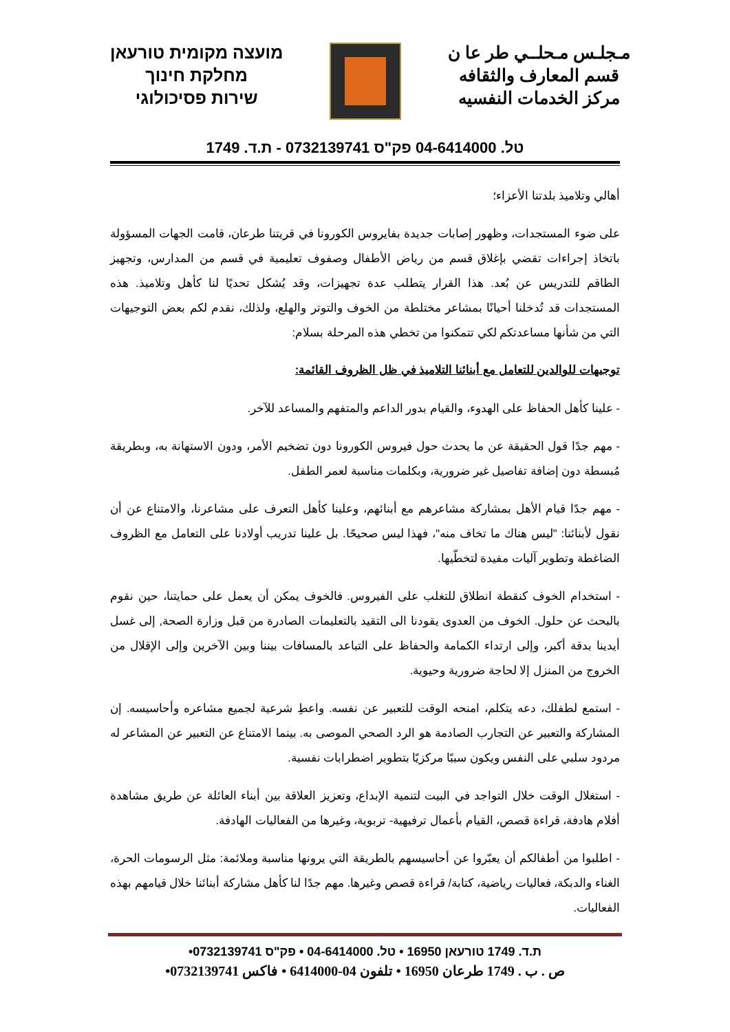מועצה מקומית טורעאן
מחלקת חינוך
שירות פסיכולוגי
مـجلـس مـحلــي طر عا ن
قسم المعارف والثقافه
مركز الخدمات النفسيه
טל. 04-6414000 פק"ס 0732139741 - ת.ד. 1749
أهالي وتلاميذ بلدتنا الأعزاء؛
على ضوء المستجدات، وظهور إصابات جديدة بفايروس الكورونا في قريتنا طرعان، قامت الجهات المسؤولة باتخاذ إجراءات تقضي بإغلاق قسم من رياض الأطفال وصفوف تعليمية في قسم من المدارس، وتجهيز الطاقم للتدريس عن بُعد. هذا القرار يتطلب عدة تجهيزات، وقد يُشكل تحديًا لنا كأهل وتلاميذ. هذه المستجدات قد تُدخلنا أحيانًا بمشاعر مختلطة من الخوف والتوتر والهلع، ولذلك، نقدم لكم بعض التوجيهات التي من شأنها مساعدتكم لكي تتمكنوا من تخطي هذه المرحلة بسلام:
توجيهات للوالدين للتعامل مع أبنائنا التلاميذ في ظل الظروف القائمة:
- علينا كأهل الحفاظ على الهدوء، والقيام بدور الداعم والمتفهم والمساعد للآخر.
- مهم جدًا قول الحقيقة عن ما يحدث حول فيروس الكورونا دون تضخيم الأمر، ودون الاستهانة به، وبطريقة مُبسطة دون إضافة تفاصيل غير ضرورية، وبكلمات مناسبة لعمر الطفل.
- مهم جدًا قيام الأهل بمشاركة مشاعرهم مع أبنائهم، وعلينا كأهل التعرف على مشاعرنا، والامتناع عن أن نقول لأبنائنا: "ليس هناك ما تخاف منه"، فهذا ليس صحيحًا. بل علينا تدريب أولادنا على التعامل مع الظروف الضاغطة وتطوير آليات مفيدة لتخطّيها.
- استخدام الخوف كنقطة انطلاق للتغلب على الفيروس. فالخوف يمكن أن يعمل على حمايتنا، حين نقوم بالبحث عن حلول. الخوف من العدوى يقودنا الى التقيد بالتعليمات الصادرة من قبل وزارة الصحة, إلى غسل أيدينا بدقة أكبر، وإلى ارتداء الكمامة والحفاظ على التباعد بالمسافات بيننا وبين الآخرين وإلى الإقلال من الخروج من المنزل إلا لحاجة ضرورية وحيوية.
- استمع لطفلك، دعه يتكلم، امنحه الوقت للتعبير عن نفسه. واعطِ شرعية لجميع مشاعره وأحاسيسه. إن المشاركة والتعبير عن التجارب الصادمة هو الرد الصحي الموصى به. بينما الامتناع عن التعبير عن المشاعر له مردود سلبي على النفس ويكون سببًا مركزيًا بتطوير اضطرابات نفسية.
- استغلال الوقت خلال التواجد في البيت لتنمية الإبداع، وتعزيز العلاقة بين أبناء العائلة عن طريق مشاهدة أفلام هادفة، قراءة قصص، القيام بأعمال ترفيهية- تربوية، وغيرها من الفعاليات الهادفة.
- اطلبوا من أطفالكم أن يعبّروا عن أحاسيسهم بالطريقة التي يرونها مناسبة وملائمة: مثل الرسومات الحرة، الغناء والدبكة، فعاليات رياضية، كتابة/ قراءة قصص وغيرها. مهم جدًا لنا كأهل مشاركة أبنائنا خلال قيامهم بهذه الفعاليات.
ת.ד. 1749 טורעאן 16950 • טל. 04-6414000 • פק"ס 0732139741•
ص . ب . 1749 طرعان 16950 • تلفون 04-6414000 • فاكس 0732139741•